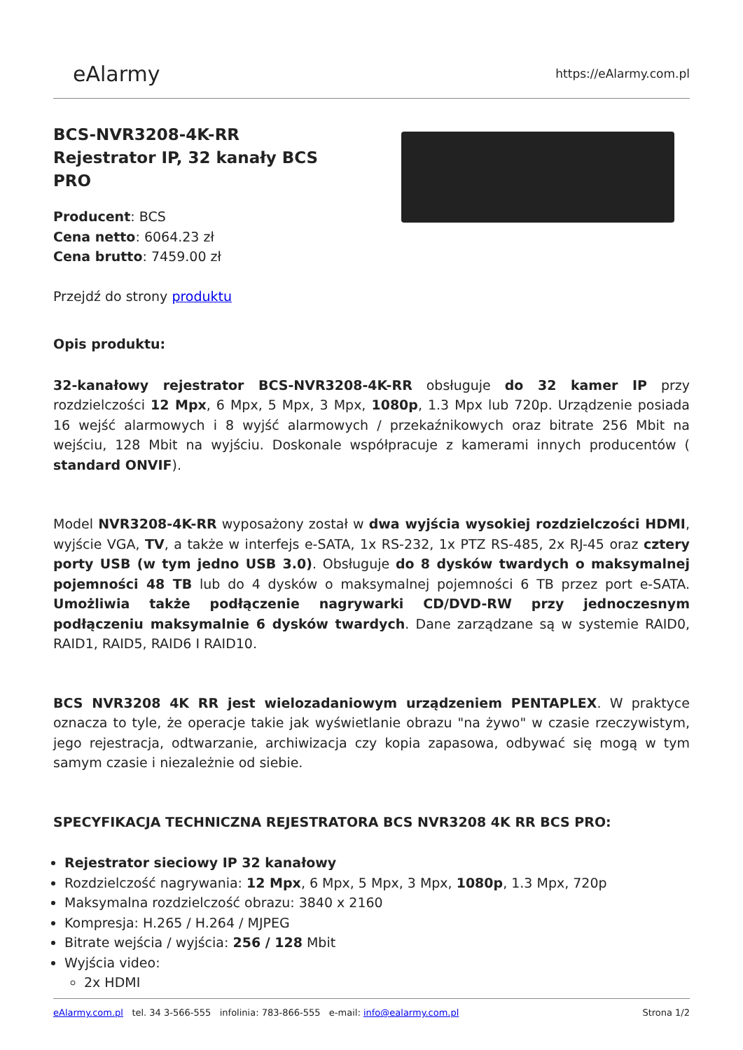eAlarmy
https://eAlarmy.com.pl
BCS-NVR3208-4K-RR Rejestrator IP, 32 kanały BCS PRO
Producent: BCS
Cena netto: 6064.23 zł
Cena brutto: 7459.00 zł
Przejdź do strony produktu
Opis produktu:
32-kanałowy rejestrator BCS-NVR3208-4K-RR obsługuje do 32 kamer IP przy rozdzielczości 12 Mpx, 6 Mpx, 5 Mpx, 3 Mpx, 1080p, 1.3 Mpx lub 720p. Urządzenie posiada 16 wejść alarmowych i 8 wyjść alarmowych / przekaźnikowych oraz bitrate 256 Mbit na wejściu, 128 Mbit na wyjściu. Doskonale współpracuje z kamerami innych producentów ( standard ONVIF).
Model NVR3208-4K-RR wyposażony został w dwa wyjścia wysokiej rozdzielczości HDMI, wyjście VGA, TV, a także w interfejs e-SATA, 1x RS-232, 1x PTZ RS-485, 2x RJ-45 oraz cztery porty USB (w tym jedno USB 3.0). Obsługuje do 8 dysków twardych o maksymalnej pojemności 48 TB lub do 4 dysków o maksymalnej pojemności 6 TB przez port e-SATA. Umożliwia także podłączenie nagrywarki CD/DVD-RW przy jednoczesnym podłączeniu maksymalnie 6 dysków twardych. Dane zarządzane są w systemie RAID0, RAID1, RAID5, RAID6 I RAID10.
BCS NVR3208 4K RR jest wielozadaniowym urządzeniem PENTAPLEX. W praktyce oznacza to tyle, że operacje takie jak wyświetlanie obrazu "na żywo" w czasie rzeczywistym, jego rejestracja, odtwarzanie, archiwizacja czy kopia zapasowa, odbywać się mogą w tym samym czasie i niezależnie od siebie.
SPECYFIKACJA TECHNICZNA REJESTRATORA BCS NVR3208 4K RR BCS PRO:
Rejestrator sieciowy IP 32 kanałowy
Rozdzielczość nagrywania: 12 Mpx, 6 Mpx, 5 Mpx, 3 Mpx, 1080p, 1.3 Mpx, 720p
Maksymalna rozdzielczość obrazu: 3840 x 2160
Kompresja: H.265 / H.264 / MJPEG
Bitrate wejścia / wyjścia: 256 / 128 Mbit
Wyjścia video:
2x HDMI
eAlarmy.com.pl tel. 34 3-566-555 infolinia: 783-866-555 e-mail: info@ealarmy.com.pl
Strona 1/2